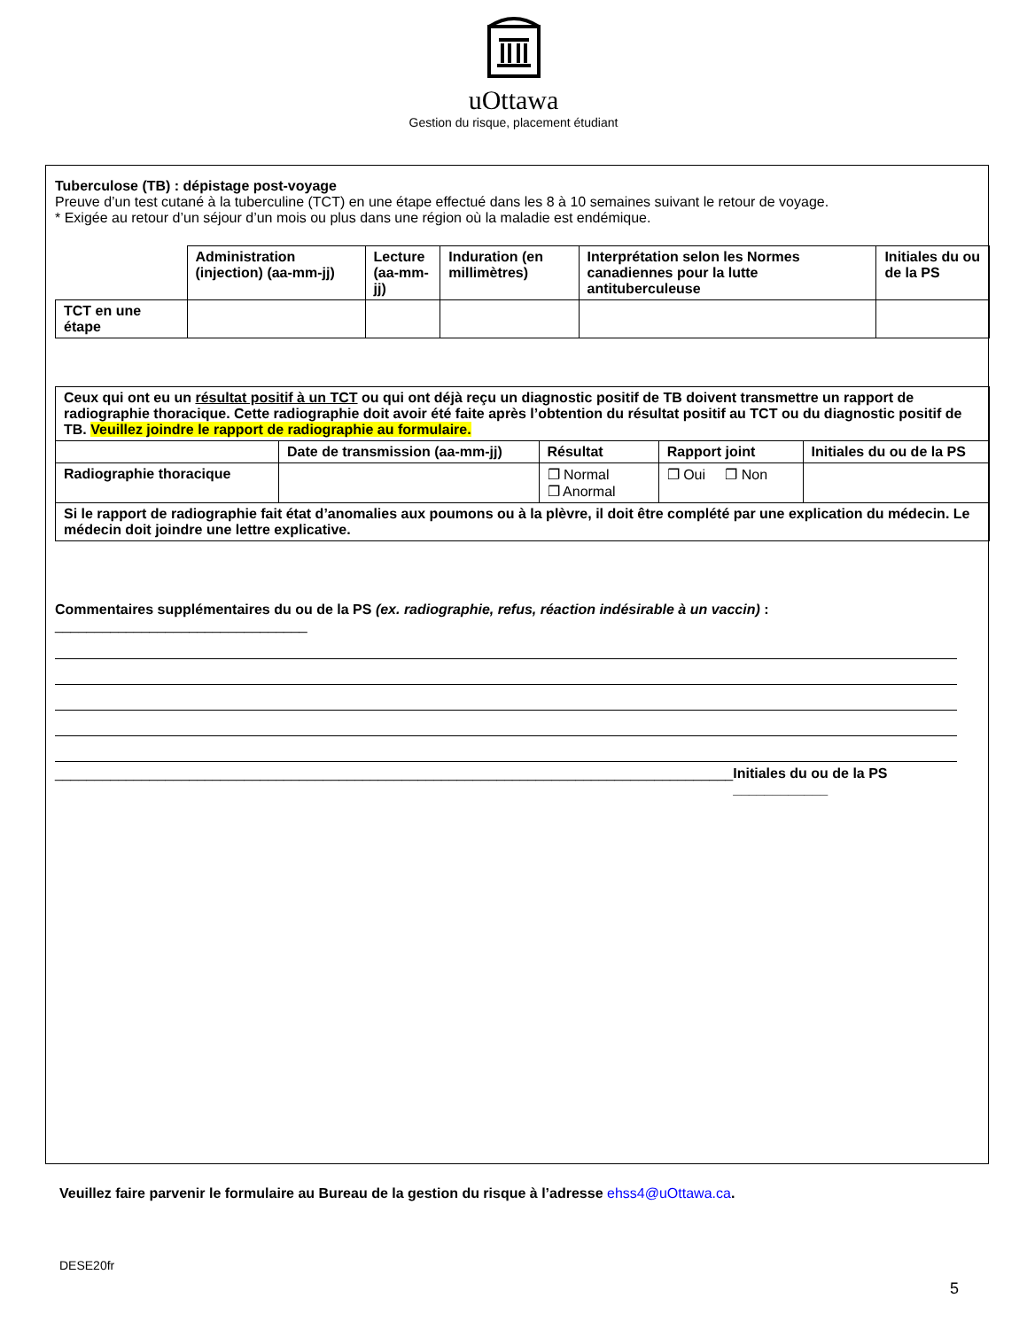uOttawa
Gestion du risque, placement étudiant
Tuberculose (TB) : dépistage post-voyage
Preuve d’un test cutané à la tuberculine (TCT) en une étape effectué dans les 8 à 10 semaines suivant le retour de voyage.
* Exigée au retour d’un séjour d’un mois ou plus dans une région où la maladie est endémique.
| | Administration (injection) (aa-mm-jj) | Lecture (aa-mm-jj) | Induration (en millimètres) | Interprétation selon les Normes canadiennes pour la lutte antituberculeuse | Initiales du ou de la PS |
| TCT en une étape | | | | | |
| Ceux qui ont eu un résultat positif à un TCT ou qui ont déjà reçu un diagnostic positif de TB doivent transmettre un rapport de radiographie thoracique. Cette radiographie doit avoir été faite après l’obtention du résultat positif au TCT ou du diagnostic positif de TB. Veuillez joindre le rapport de radiographie au formulaire. | | | | |
| | Date de transmission (aa-mm-jj) | Résultat | Rapport joint | Initiales du ou de la PS |
| Radiographie thoracique | | ❐ Normal ❐ Anormal | ❐ Oui ❐ Non | |
| Si le rapport de radiographie fait état d’anomalies aux poumons ou à la plèvre, il doit être complété par une explication du médecin. Le médecin doit joindre une lettre explicative. | | | | |
Commentaires supplémentaires du ou de la PS (ex. radiographie, refus, réaction indésirable à un vaccin) : ________________________________
______________________________________________________________________________________ Initiales du ou de la PS ____________
Veuillez faire parvenir le formulaire au Bureau de la gestion du risque à l’adresse ehss4@uOttawa.ca.
DESE20fr
5